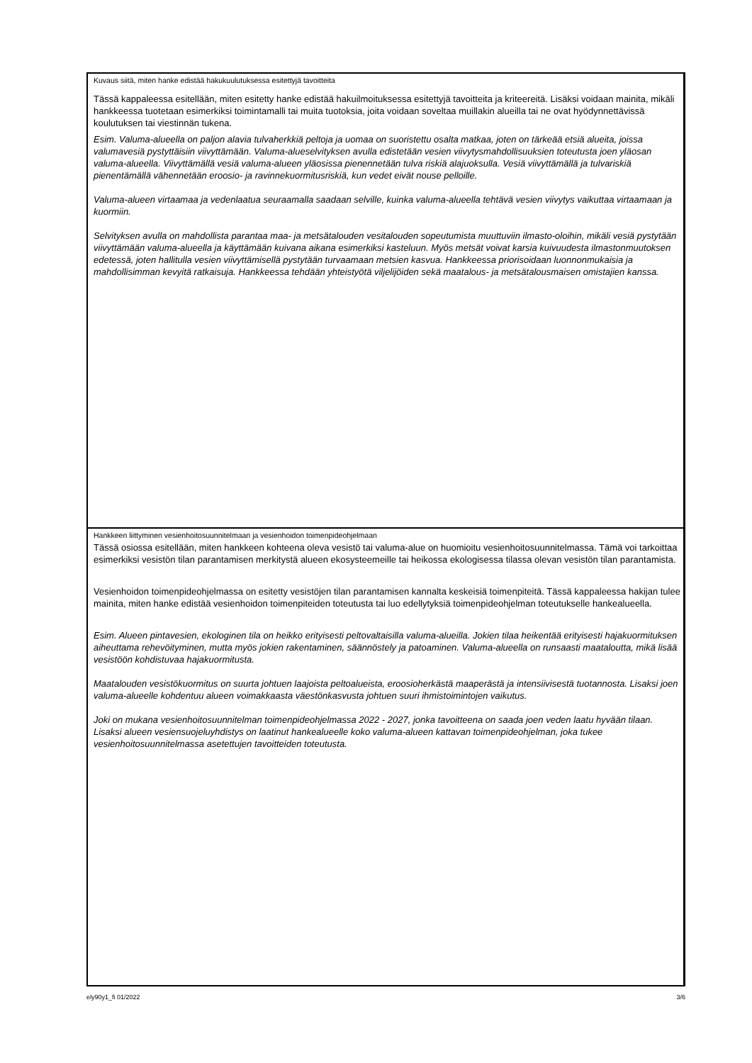Kuvaus siitä, miten hanke edistää hakukuulutuksessa esitettyjä tavoitteita
Tässä kappaleessa esitellään, miten esitetty hanke edistää hakuilmoituksessa esitettyjä tavoitteita ja kriteereitä. Lisäksi voidaan mainita, mikäli hankkeessa tuotetaan esimerkiksi toimintamalli tai muita tuotoksia, joita voidaan soveltaa muillakin alueilla tai ne ovat hyödynnettävissä koulutuksen tai viestinnän tukena.
Esim. Valuma-alueella on paljon alavia tulvaherkkiä peltoja ja uomaa on suoristettu osalta matkaa, joten on tärkeää etsiä alueita, joissa valumavesiä pystyttäisiin viivyttämään. Valuma-alueselvityksen avulla edistetään vesien viivytysmahdollisuuksien toteutusta joen yläosan valuma-alueella. Viivyttämällä vesiä valuma-alueen yläosissa pienennetään tulva riskiä alajuoksulla. Vesiä viivyttämällä ja tulvariskiä pienentämällä vähennetään eroosio- ja ravinnekuormitusriskiä, kun vedet eivät nouse pelloille.
Valuma-alueen virtaamaa ja vedenlaatua seuraamalla saadaan selville, kuinka valuma-alueella tehtävä vesien viivytys vaikuttaa virtaamaan ja kuormiin.
Selvityksen avulla on mahdollista parantaa maa- ja metsätalouden vesitalouden sopeutumista muuttuviin ilmasto-oloihin, mikäli vesiä pystytään viivyttämään valuma-alueella ja käyttämään kuivana aikana esimerkiksi kasteluun. Myös metsät voivat karsia kuivuudesta ilmastonmuutoksen edetessä, joten hallitulla vesien viivyttämisellä pystytään turvaamaan metsien kasvua. Hankkeessa priorisoidaan luonnonmukaisia ja mahdollisimman kevyitä ratkaisuja. Hankkeessa tehdään yhteistyötä viljelijöiden sekä maatalous- ja metsätalousmaisen omistajien kanssa.
Hankkeen liittyminen vesienhoitosuunnitelmaan ja vesienhoidon toimenpideohjelmaan
Tässä osiossa esitellään, miten hankkeen kohteena oleva vesistö tai valuma-alue on huomioitu vesienhoitosuunnitelmassa. Tämä voi tarkoittaa esimerkiksi vesistön tilan parantamisen merkitystä alueen ekosysteemeille tai heikossa ekologisessa tilassa olevan vesistön tilan parantamista.
Vesienhoidon toimenpideohjelmassa on esitetty vesistöjen tilan parantamisen kannalta keskeisiä toimenpiteitä. Tässä kappaleessa hakijan tulee mainita, miten hanke edistää vesienhoidon toimenpiteiden toteutusta tai luo edellytyksiä toimenpideohjelman toteutukselle hankealueella.
Esim. Alueen pintavesien, ekologinen tila on heikko erityisesti peltovaltaisilla valuma-alueilla. Jokien tilaa heikentää erityisesti hajakuormituksen aiheuttama rehevöityminen, mutta myös jokien rakentaminen, säännöstely ja patoaminen. Valuma-alueella on runsaasti maataloutta, mikä lisää vesistöön kohdistuvaa hajakuormitusta.
Maatalouden vesistökuormitus on suurta johtuen laajoista peltoalueista, eroosioherkästä maaperästä ja intensiivisestä tuotannosta. Lisaksi joen valuma-alueelle kohdentuu alueen voimakkaasta väestönkasvusta johtuen suuri ihmistoimintojen vaikutus.
Joki on mukana vesienhoitosuunnitelman toimenpideohjelmassa 2022 - 2027, jonka tavoitteena on saada joen veden laatu hyvään tilaan. Lisaksi alueen vesiensuojeluyhdistys on laatinut hankealueelle koko valuma-alueen kattavan toimenpideohjelman, joka tukee vesienhoitosuunnitelmassa asetettujen tavoitteiden toteutusta.
ely90y1_fi 01/2022 3/6